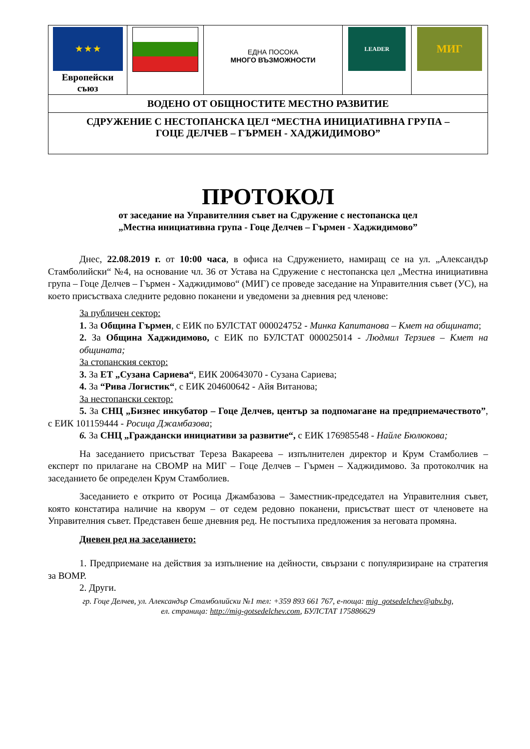| ★ ★ ★ Европейски съюз | | ЕДНА ПОСОКА МНОГО ВЪЗМОЖНОСТИ | LEADER | МИГ |
| ВОДЕНО ОТ ОБЩНОСТИТЕ МЕСТНО РАЗВИТИЕ | | | | |
| СДРУЖЕНИЕ С НЕСТОПАНСКА ЦЕЛ “МЕСТНА ИНИЦИАТИВНА ГРУПА – ГОЦЕ ДЕЛЧЕВ – ГЪРМЕН - ХАДЖИДИМОВО” | | | | |
ПРОТОКОЛ
от заседание на Управителния съвет на Сдружение с нестопанска цел
„Местна инициативна група - Гоце Делчев – Гърмен - Хаджидимово”
Днес, 22.08.2019 г. от 10:00 часа, в офиса на Сдружението, намиращ се на ул. „Александър Стамболийски“ №4, на основание чл. 36 от Устава на Сдружение с нестопанска цел „Местна инициативна група – Гоце Делчев – Гърмен - Хаджидимово“ (МИГ) се проведе заседание на Управителния съвет (УС), на което присъстваха следните редовно поканени и уведомени за дневния ред членове:
За публичен сектор:
1. За Община Гърмен, с ЕИК по БУЛСТАТ 000024752 - Минка Капитанова – Кмет на общината;
2. За Община Хаджидимово, с ЕИК по БУЛСТАТ 000025014 - Людмил Терзиев – Кмет на общината;
За стопанския сектор:
3. За ЕТ „Сузана Сариева“, ЕИК 200643070 - Сузана Сариева;
4. За “Рива Логистик“, с ЕИК 204600642 - Айя Витанова;
За нестопански сектор:
5. За СНЦ „Бизнес инкубатор – Гоце Делчев, център за подпомагане на предприемачеството”, с ЕИК 101159444 - Росица Джамбазова;
6. За СНЦ „Граждански инициативи за развитие“, с ЕИК 176985548 - Найле Бюлюкова;
На заседанието присъстват Тереза Вакареева – изпълнителен директор и Крум Стамболиев – експерт по прилагане на СВОМР на МИГ – Гоце Делчев – Гърмен – Хаджидимово. За протоколчик на заседанието бе определен Крум Стамболиев.
Заседанието е открито от Росица Джамбазова – Заместник-председател на Управителния съвет, която констатира наличие на кворум – от седем редовно поканени, присъстват шест от членовете на Управителния съвет. Представен беше дневния ред. Не постъпиха предложения за неговата промяна.
Дневен ред на заседанието:
1. Предприемане на действия за изпълнение на дейности, свързани с популяризиране на стратегия за ВОМР.
2. Други.
гр. Гоце Делчев, ул. Александър Стамболийски №1 тел: +359 893 661 767, е-поща: mig_gotsedelchev@abv.bg,
ел. страница: http://mig-gotsedelchev.com, БУЛСТАТ 175886629